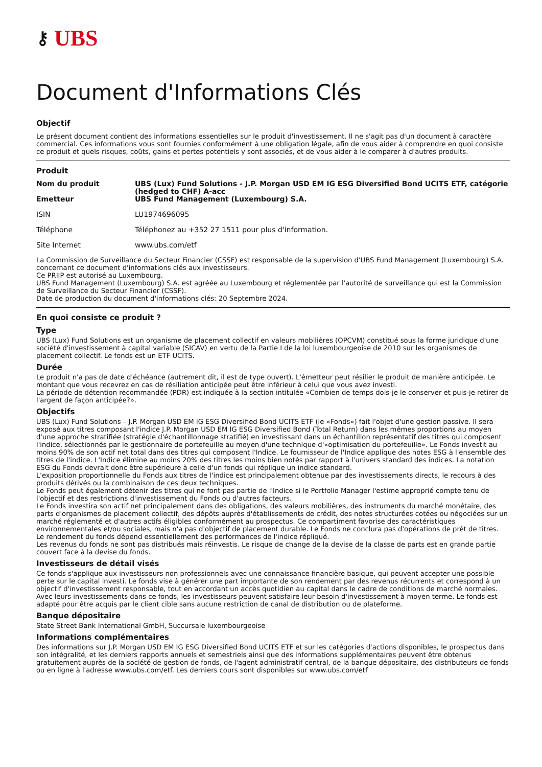⚷ UBS
Document d'Informations Clés
Objectif
Le présent document contient des informations essentielles sur le produit d'investissement. Il ne s'agit pas d'un document à caractère commercial. Ces informations vous sont fournies conformément à une obligation légale, afin de vous aider à comprendre en quoi consiste ce produit et quels risques, coûts, gains et pertes potentiels y sont associés, et de vous aider à le comparer à d'autres produits.
Produit
| Nom du produit | UBS (Lux) Fund Solutions - J.P. Morgan USD EM IG ESG Diversified Bond UCITS ETF, catégorie (hedged to CHF) A-acc |
| Emetteur | UBS Fund Management (Luxembourg) S.A. |
| ISIN | LU1974696095 |
| Téléphone | Téléphonez au +352 27 1511 pour plus d'information. |
| Site Internet | www.ubs.com/etf |
La Commission de Surveillance du Secteur Financier (CSSF) est responsable de la supervision d'UBS Fund Management (Luxembourg) S.A. concernant ce document d'informations clés aux investisseurs.
Ce PRIIP est autorisé au Luxembourg.
UBS Fund Management (Luxembourg) S.A. est agréée au Luxembourg et réglementée par l'autorité de surveillance qui est la Commission de Surveillance du Secteur Financier (CSSF).
Date de production du document d'informations clés: 20 Septembre 2024.
En quoi consiste ce produit ?
Type
UBS (Lux) Fund Solutions est un organisme de placement collectif en valeurs mobilières (OPCVM) constitué sous la forme juridique d'une société d'investissement à capital variable (SICAV) en vertu de la Partie I de la loi luxembourgeoise de 2010 sur les organismes de placement collectif. Le fonds est un ETF UCITS.
Durée
Le produit n'a pas de date d'échéance (autrement dit, il est de type ouvert). L'émetteur peut résilier le produit de manière anticipée. Le montant que vous recevrez en cas de résiliation anticipée peut être inférieur à celui que vous avez investi.
La période de détention recommandée (PDR) est indiquée à la section intitulée «Combien de temps dois-je le conserver et puis-je retirer de l'argent de façon anticipée?».
Objectifs
UBS (Lux) Fund Solutions – J.P. Morgan USD EM IG ESG Diversified Bond UCITS ETF (le «Fonds») fait l'objet d'une gestion passive. Il sera exposé aux titres composant l'indice J.P. Morgan USD EM IG ESG Diversified Bond (Total Return) dans les mêmes proportions au moyen d'une approche stratifiée (stratégie d'échantillonnage stratifié) en investissant dans un échantillon représentatif des titres qui composent l'indice, sélectionnés par le gestionnaire de portefeuille au moyen d'une technique d'«optimisation du portefeuille». Le Fonds investit au moins 90% de son actif net total dans des titres qui composent l'Indice. Le fournisseur de l'Indice applique des notes ESG à l'ensemble des titres de l'indice. L'Indice élimine au moins 20% des titres les moins bien notés par rapport à l'univers standard des indices. La notation ESG du Fonds devrait donc être supérieure à celle d'un fonds qui réplique un indice standard.
L'exposition proportionnelle du Fonds aux titres de l'indice est principalement obtenue par des investissements directs, le recours à des produits dérivés ou la combinaison de ces deux techniques.
Le Fonds peut également détenir des titres qui ne font pas partie de l'Indice si le Portfolio Manager l'estime approprié compte tenu de l'objectif et des restrictions d'investissement du Fonds ou d'autres facteurs.
Le Fonds investira son actif net principalement dans des obligations, des valeurs mobilières, des instruments du marché monétaire, des parts d'organismes de placement collectif, des dépôts auprès d'établissements de crédit, des notes structurées cotées ou négociées sur un marché réglementé et d'autres actifs éligibles conformément au prospectus. Ce compartiment favorise des caractéristiques environnementales et/ou sociales, mais n'a pas d'objectif de placement durable. Le Fonds ne conclura pas d'opérations de prêt de titres.
Le rendement du fonds dépend essentiellement des performances de l'indice répliqué.
Les revenus du fonds ne sont pas distribués mais réinvestis. Le risque de change de la devise de la classe de parts est en grande partie couvert face à la devise du fonds.
Investisseurs de détail visés
Ce fonds s'applique aux investisseurs non professionnels avec une connaissance financière basique, qui peuvent accepter une possible perte sur le capital investi. Le fonds vise à générer une part importante de son rendement par des revenus récurrents et correspond à un objectif d'investissement responsable, tout en accordant un accès quotidien au capital dans le cadre de conditions de marché normales. Avec leurs investissements dans ce fonds, les investisseurs peuvent satisfaire leur besoin d'investissement à moyen terme. Le fonds est adapté pour être acquis par le client cible sans aucune restriction de canal de distribution ou de plateforme.
Banque dépositaire
State Street Bank International GmbH, Succursale luxembourgeoise
Informations complémentaires
Des informations sur J.P. Morgan USD EM IG ESG Diversified Bond UCITS ETF et sur les catégories d'actions disponibles, le prospectus dans son intégralité, et les derniers rapports annuels et semestriels ainsi que des informations supplémentaires peuvent être obtenus gratuitement auprès de la société de gestion de fonds, de l'agent administratif central, de la banque dépositaire, des distributeurs de fonds ou en ligne à l'adresse www.ubs.com/etf. Les derniers cours sont disponibles sur www.ubs.com/etf